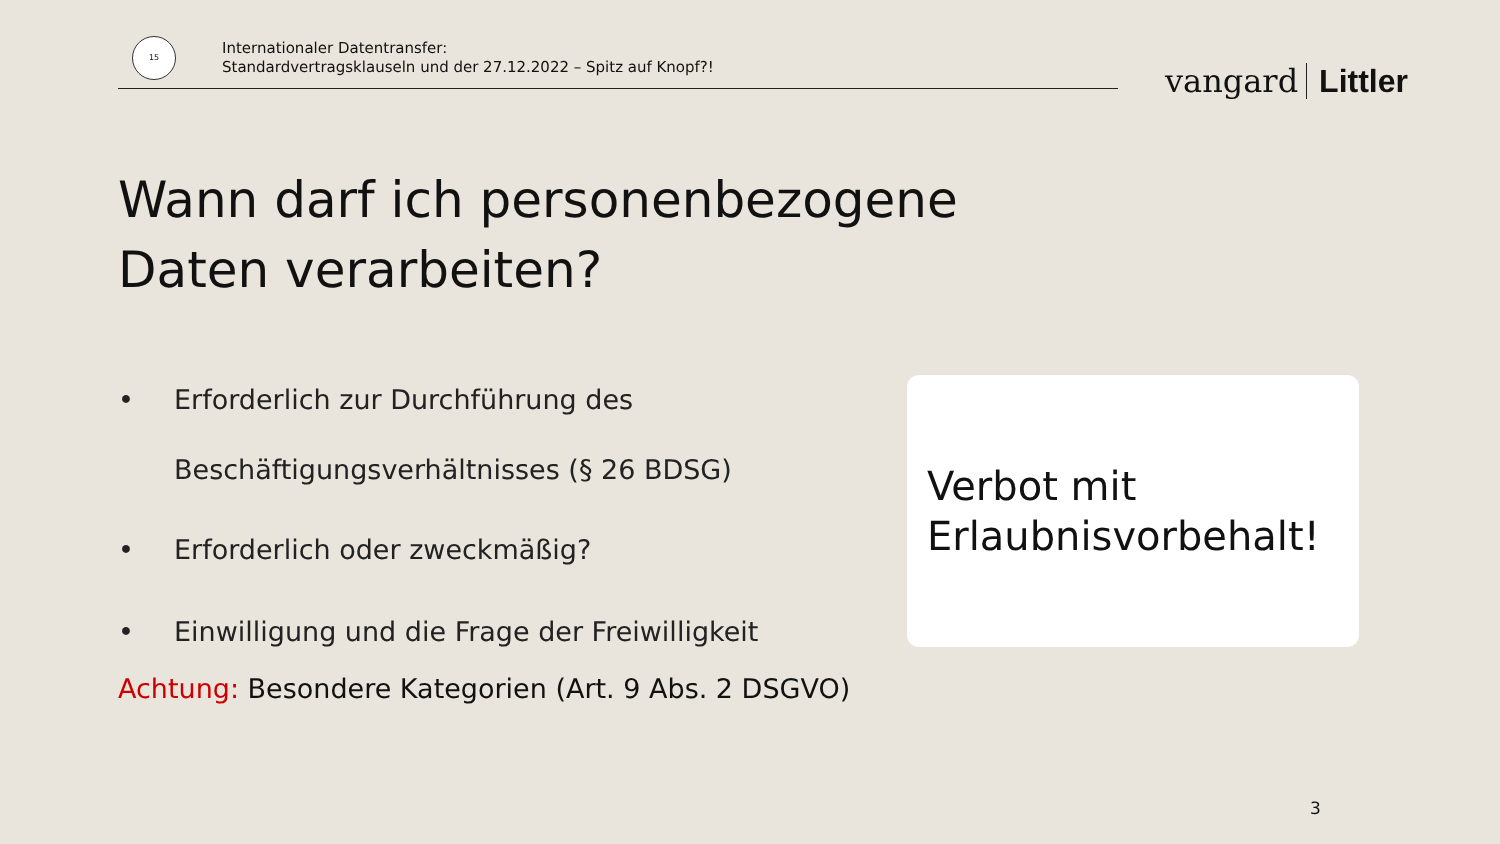15
Internationaler Datentransfer:
Standardvertragsklauseln und der 27.12.2022 – Spitz auf Knopf?!
vangard Littler
Wann darf ich personenbezogene Daten verarbeiten?
• Erforderlich zur Durchführung des
Beschäftigungsverhältnisses (§ 26 BDSG)
• Erforderlich oder zweckmäßig?
• Einwilligung und die Frage der Freiwilligkeit
Achtung: Besondere Kategorien (Art. 9 Abs. 2 DSGVO)
Verbot mit
Erlaubnisvorbehalt!
3